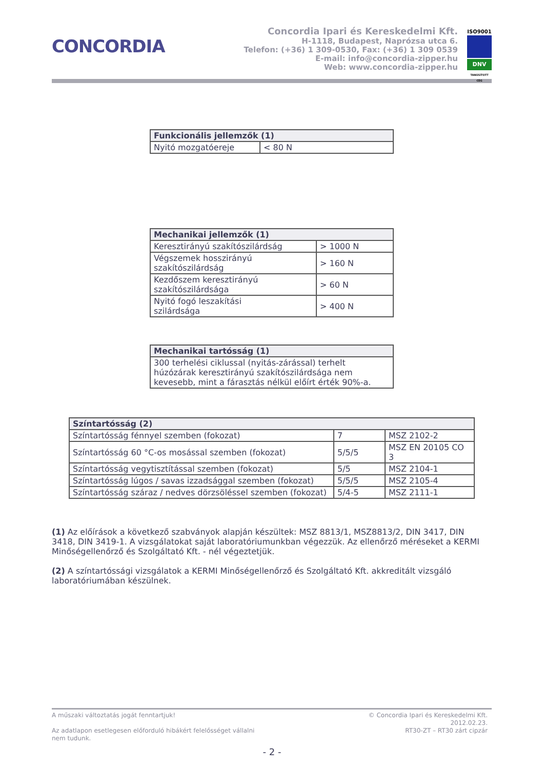CONCORDIA
Concordia Ipari és Kereskedelmi Kft.
H-1118, Budapest, Naprózsa utca 6.
Telefon: (+36) 1 309-0530, Fax: (+36) 1 309 0539
E-mail: info@concordia-zipper.hu
Web: www.concordia-zipper.hu
ISO9001
DNV
TANÚSÍTOTT CÉG
| Funkcionális jellemzők (1) | |
| --- | --- |
| Nyitó mozgatóereje | < 80 N |
| Mechanikai jellemzők (1) | |
| --- | --- |
| Keresztirányú szakítószilárdság | > 1000 N |
| Végszemek hosszirányú szakítószilárdság | > 160 N |
| Kezdőszem keresztirányú szakítószilárdsága | > 60 N |
| Nyitó fogó leszakítási szilárdsága | > 400 N |
| Mechanikai tartósság (1) |
| --- |
| 300 terhelési ciklussal (nyitás-zárással) terhelt húzózárak keresztirányú szakítószilárdsága nem kevesebb, mint a fárasztás nélkül előírt érték 90%-a. |
| Színtartósság (2) | | |
| --- | --- | --- |
| Színtartósság fénnyel szemben (fokozat) | 7 | MSZ 2102-2 |
| Színtartósság 60 °C-os mosással szemben (fokozat) | 5/5/5 | MSZ EN 20105 CO 3 |
| Színtartósság vegytisztítással szemben (fokozat) | 5/5 | MSZ 2104-1 |
| Színtartósság lúgos / savas izzadsággal szemben (fokozat) | 5/5/5 | MSZ 2105-4 |
| Színtartósság száraz / nedves dörzsöléssel szemben (fokozat) | 5/4-5 | MSZ 2111-1 |
(1) Az előírások a következő szabványok alapján készültek: MSZ 8813/1, MSZ8813/2, DIN 3417, DIN 3418, DIN 3419-1. A vizsgálatokat saját laboratóriumunkban végezzük. Az ellenőrző méréseket a KERMI Minőségellenőrző és Szolgáltató Kft. - nél végeztetjük.
(2) A színtartóssági vizsgálatok a KERMI Minőségellenőrző és Szolgáltató Kft. akkreditált vizsgáló laboratóriumában készülnek.
A műszaki változtatás jogát fenntartjuk!
Az adatlapon esetlegesen előforduló hibákért felelősséget vállalni
nem tudunk.
© Concordia Ipari és Kereskedelmi Kft.
2012.02.23.
RT30-ZT – RT30 zárt cipzár
- 2 -